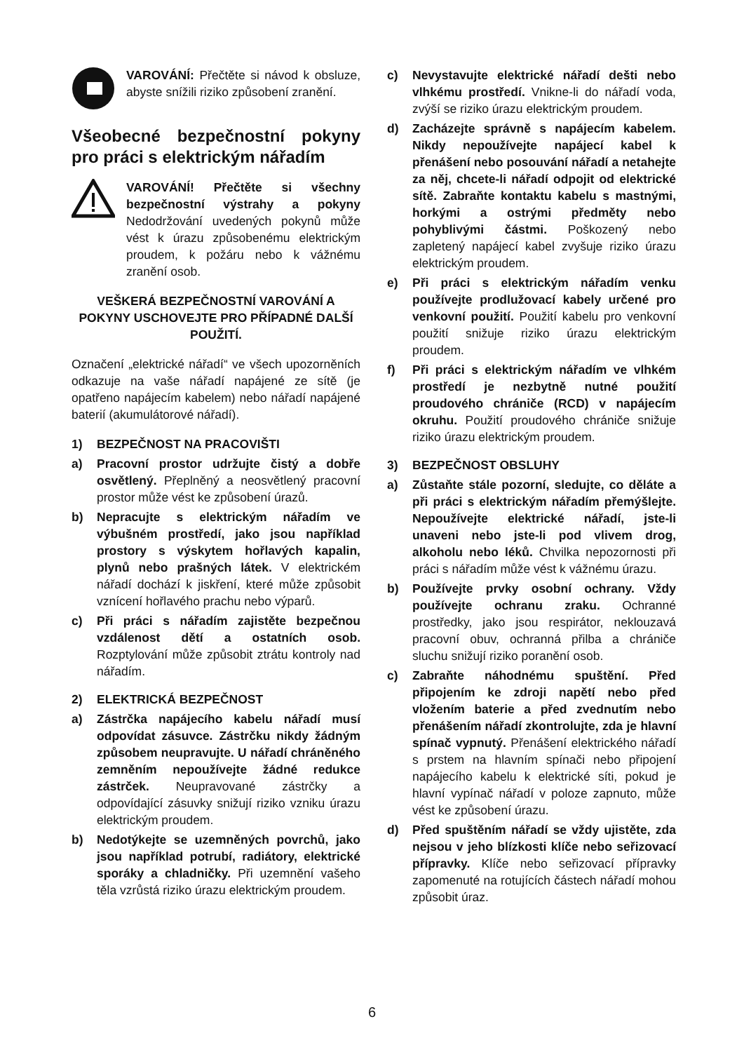VAROVÁNÍ: Přečtěte si návod k obsluze, abyste snížili riziko způsobení zranění.
Všeobecné bezpečnostní pokyny pro práci s elektrickým nářadím
VAROVÁNÍ! Přečtěte si všechny bezpečnostní výstrahy a pokyny Nedodržování uvedených pokynů může vést k úrazu způsobenému elektrickým proudem, k požáru nebo k vážnému zranění osob.
VEŠKERÁ BEZPEČNOSTNÍ VAROVÁNÍ A POKYNY USCHOVEJTE PRO PŘÍPADNÉ DALŠÍ POUŽITÍ.
Označení „elektrické nářadí“ ve všech upozorněních odkazuje na vaše nářadí napájené ze sítě (je opatřeno napájecím kabelem) nebo nářadí napájené baterií (akumulátorové nářadí).
1) BEZPEČNOST NA PRACOVIŠTI
a) Pracovní prostor udržujte čistý a dobře osvětlený. Přeplněný a neosvětlený pracovní prostor může vést ke způsobení úrazů.
b) Nepracujte s elektrickým nářadím ve výbušném prostředí, jako jsou například prostory s výskytem hořlavých kapalin, plynů nebo prašných látek. V elektrickém nářadí dochází k jiskření, které může způsobit vznícení hořlavého prachu nebo výparů.
c) Při práci s nářadím zajistěte bezpečnou vzdálenost dětí a ostatních osob. Rozptylování může způsobit ztrátu kontroly nad nářadím.
2) ELEKTRICKÁ BEZPEČNOST
a) Zástrčka napájecího kabelu nářadí musí odpovídat zásuvce. Zástrčku nikdy žádným způsobem neupravujte. U nářadí chráněného zemněním nepoužívejte žádné redukce zástrček. Neupravované zástrčky a odpovídající zásuvky snižují riziko vzniku úrazu elektrickým proudem.
b) Nedotýkejte se uzemněných povrchů, jako jsou například potrubí, radiátory, elektrické sporáky a chladničky. Při uzemnění vašeho těla vzrůstá riziko úrazu elektrickým proudem.
c) Nevystavujte elektrické nářadí dešti nebo vlhkému prostředí. Vnikne-li do nářadí voda, zvýší se riziko úrazu elektrickým proudem.
d) Zacházejte správně s napájecím kabelem. Nikdy nepoužívejte napájecí kabel k přenášení nebo posouvání nářadí a netahejte za něj, chcete-li nářadí odpojit od elektrické sítě. Zabraňte kontaktu kabelu s mastnými, horkými a ostrými předměty nebo pohyblivými částmi. Poškozený nebo zapletený napájecí kabel zvyšuje riziko úrazu elektrickým proudem.
e) Při práci s elektrickým nářadím venku používejte prodlužovací kabely určené pro venkovní použití. Použití kabelu pro venkovní použití snižuje riziko úrazu elektrickým proudem.
f) Při práci s elektrickým nářadím ve vlhkém prostředí je nezbytně nutné použití proudového chrániče (RCD) v napájecím okruhu. Použití proudového chrániče snižuje riziko úrazu elektrickým proudem.
3) BEZPEČNOST OBSLUHY
a) Zůstaňte stále pozorní, sledujte, co děláte a při práci s elektrickým nářadím přemýšlejte. Nepoužívejte elektrické nářadí, jste-li unaveni nebo jste-li pod vlivem drog, alkoholu nebo léků. Chvilka nepozornosti při práci s nářadím může vést k vážnému úrazu.
b) Používejte prvky osobní ochrany. Vždy používejte ochranu zraku. Ochranné prostředky, jako jsou respirátor, neklouzavá pracovní obuv, ochranná přilba a chrániče sluchu snižují riziko poranění osob.
c) Zabraňte náhodnému spuštění. Před připojením ke zdroji napětí nebo před vložením baterie a před zvednutím nebo přenášením nářadí zkontrolujte, zda je hlavní spínač vypnutý. Přenášení elektrického nářadí s prstem na hlavním spínači nebo připojení napájecího kabelu k elektrické síti, pokud je hlavní vypínač nářadí v poloze zapnuto, může vést ke způsobení úrazu.
d) Před spuštěním nářadí se vždy ujistěte, zda nejsou v jeho blízkosti klíče nebo seřizovací přípravky. Klíče nebo seřizovací přípravky zapomenuté na rotujících částech nářadí mohou způsobit úraz.
6